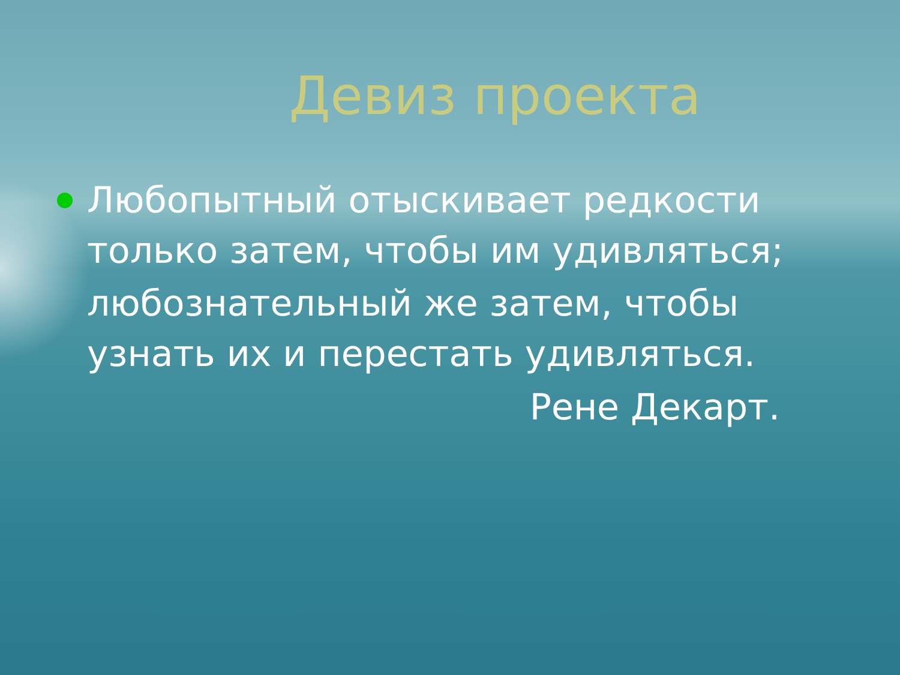Девиз проекта
Любопытный отыскивает редкости
только затем, чтобы им удивляться;
любознательный же затем, чтобы
узнать их и перестать удивляться.
Рене Декарт.